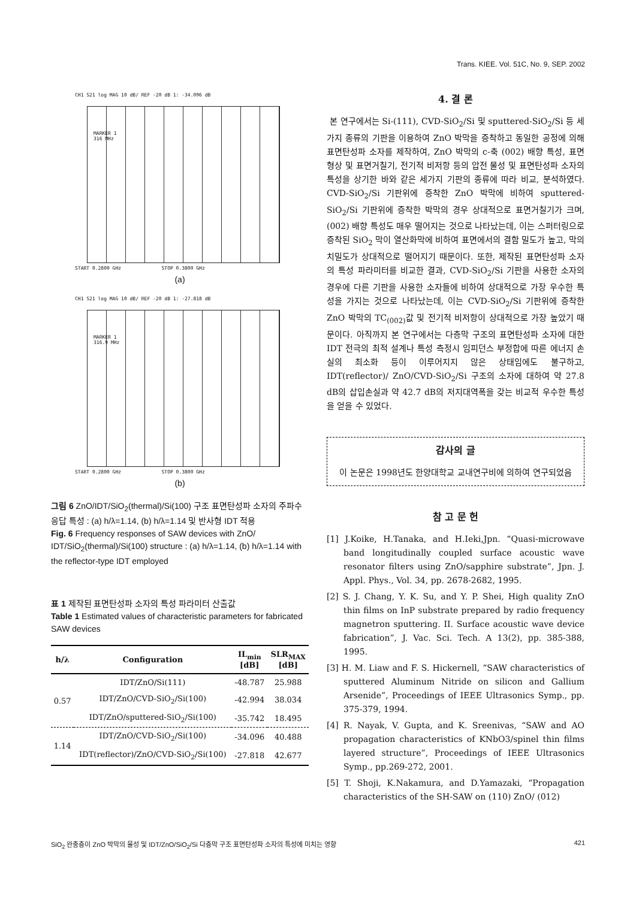Trans. KIEE. Vol. 51C, No. 9, SEP. 2002
CH1 S21 log MAG 10 dB/ REF -20 dB 1: -34.096 dB
MARKER 1
316 MHz
START 0.2800 GHz STOP 0.3800 GHz
(a)
CH1 S21 log MAG 10 dB/ REF -20 dB 1: -27.818 dB
MARKER 1
316.9 MHz
START 0.2800 GHz STOP 0.3800 GHz
(b)
그림 6 ZnO/IDT/SiO<sub>2</sub>(thermal)/Si(100) 구조 표면탄성파 소자의 주파수 응답 특성 : (a) h/λ=1.14, (b) h/λ=1.14 및 반사형 IDT 적용
Fig. 6 Frequency responses of SAW devices with ZnO/ IDT/SiO<sub>2</sub>(thermal)/Si(100) structure : (a) h/λ=1.14, (b) h/λ=1.14 with the reflector-type IDT employed
표 1 제작된 표면탄성파 소자의 특성 파라미터 산출값
Table 1 Estimated values of characteristic parameters for fabricated SAW devices
| h/λ | Configuration | IL<sub>min</sub> [dB] | SLR<sub>MAX</sub> [dB] |
| --- | --- | --- | --- |
| 0.57 | IDT/ZnO/Si(111) | -48.787 | 25.988 |
| | IDT/ZnO/CVD-SiO<sub>2</sub>/Si(100) | -42.994 | 38.034 |
| | IDT/ZnO/sputtered-SiO<sub>2</sub>/Si(100) | -35.742 | 18.495 |
| 1.14 | IDT/ZnO/CVD-SiO<sub>2</sub>/Si(100) | -34.096 | 40.488 |
| | IDT(reflector)/ZnO/CVD-SiO<sub>2</sub>/Si(100) | -27.818 | 42.677 |
4. 결 론
본 연구에서는 Si-(111), CVD-SiO<sub>2</sub>/Si 및 sputtered-SiO<sub>2</sub>/Si 등 세가지 종류의 기판을 이용하여 ZnO 박막을 증착하고 동일한 공정에 의해 표면탄성파 소자를 제작하여, ZnO 박막의 c-축 (002) 배향 특성, 표면 형상 및 표면거칠기, 전기적 비저항 등의 압전 물성 및 표면탄성파 소자의 특성을 상기한 바와 같은 세가지 기판의 종류에 따라 비교, 분석하였다. CVD-SiO<sub>2</sub>/Si 기판위에 증착한 ZnO 박막에 비하여 sputtered-SiO<sub>2</sub>/Si 기판위에 증착한 박막의 경우 상대적으로 표면거칠기가 크며, (002) 배향 특성도 매우 떨어지는 것으로 나타났는데, 이는 스퍼터링으로 증착된 SiO<sub>2</sub> 막이 열산화막에 비하여 표면에서의 결함 밀도가 높고, 막의 치밀도가 상대적으로 떨어지기 때문이다. 또한, 제작된 표면탄성파 소자의 특성 파라미터를 비교한 결과, CVD-SiO<sub>2</sub>/Si 기판을 사용한 소자의 경우에 다른 기판을 사용한 소자들에 비하여 상대적으로 가장 우수한 특성을 가지는 것으로 나타났는데, 이는 CVD-SiO<sub>2</sub>/Si 기판위에 증착한 ZnO 박막의 TC<sub>(002)</sub>값 및 전기적 비저항이 상대적으로 가장 높았기 때문이다. 아직까지 본 연구에서는 다층막 구조의 표면탄성파 소자에 대한 IDT 전극의 최적 설계나 특성 측정시 임피던스 부정합에 따른 에너지 손실의 최소화 등이 이루어지지 않은 상태임에도 불구하고, IDT(reflector)/ ZnO/CVD-SiO<sub>2</sub>/Si 구조의 소자에 대하여 약 27.8 dB의 삽입손실과 약 42.7 dB의 저지대역폭을 갖는 비교적 우수한 특성을 얻을 수 있었다.
감사의 글
이 논문은 1998년도 한양대학교 교내연구비에 의하여 연구되었음
참 고 문 헌
[1] J.Koike, H.Tanaka, and H.Ieki,Jpn. “Quasi-microwave band longitudinally coupled surface acoustic wave resonator filters using ZnO/sapphire substrate”, Jpn. J. Appl. Phys., Vol. 34, pp. 2678-2682, 1995.
[2] S. J. Chang, Y. K. Su, and Y. P. Shei, High quality ZnO thin films on InP substrate prepared by radio frequency magnetron sputtering. II. Surface acoustic wave device fabrication”, J. Vac. Sci. Tech. A 13(2), pp. 385-388, 1995.
[3] H. M. Liaw and F. S. Hickernell, “SAW characteristics of sputtered Aluminum Nitride on silicon and Gallium Arsenide”, Proceedings of IEEE Ultrasonics Symp., pp. 375-379, 1994.
[4] R. Nayak, V. Gupta, and K. Sreenivas, “SAW and AO propagation characteristics of KNbO3/spinel thin films layered structure”, Proceedings of IEEE Ultrasonics Symp., pp.269-272, 2001.
[5] T. Shoji, K.Nakamura, and D.Yamazaki, “Propagation characteristics of the SH-SAW on (110) ZnO/ (012)
SiO<sub>2</sub> 완충층이 ZnO 박막의 물성 및 IDT/ZnO/SiO<sub>2</sub>/Si 다층막 구조 표면탄성파 소자의 특성에 미치는 영향 421